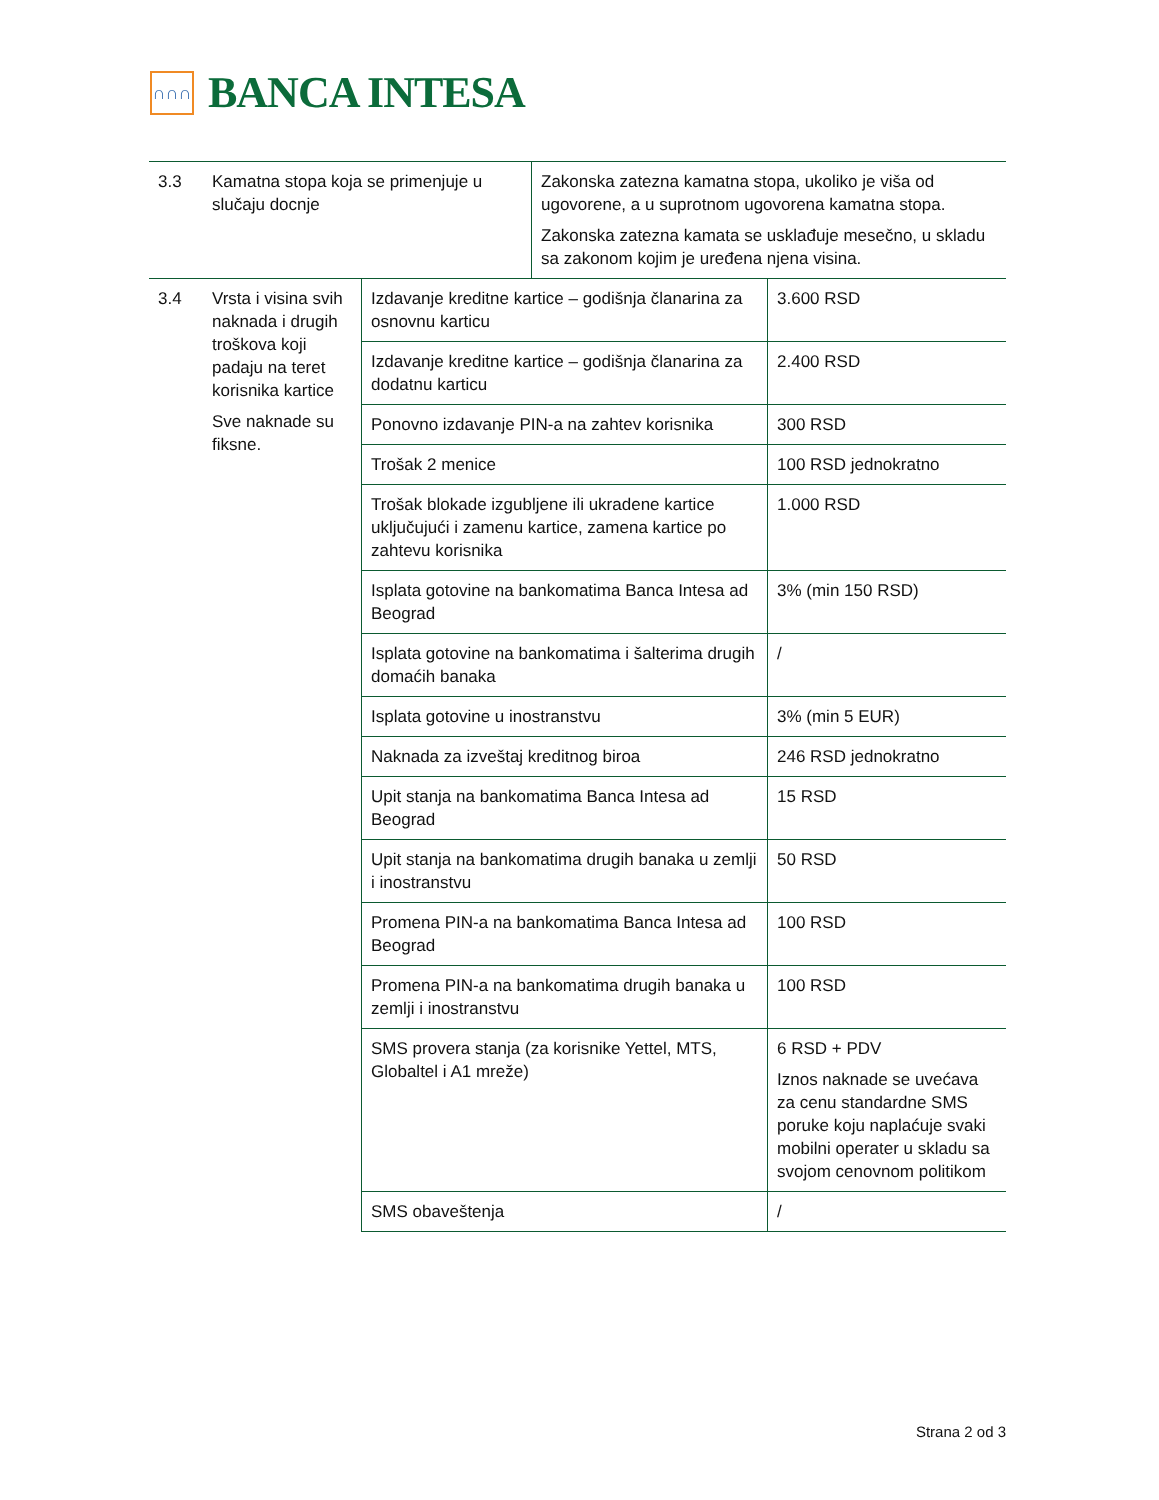∩∩∩
BANCA INTESA
| 3.3 | Kamatna stopa koja se primenjuje u slučaju docnje | Zakonska zatezna kamatna stopa, ukoliko je viša od ugovorene, a u suprotnom ugovorena kamatna stopa. Zakonska zatezna kamata se usklađuje mesečno, u skladu sa zakonom kojim je uređena njena visina. |
| 3.4 | Vrsta i visina svih naknada i drugih troškova koji padaju na teret korisnika kartice Sve naknade su fiksne. | Izdavanje kreditne kartice – godišnja članarina za osnovnu karticu | 3.600 RSD |
| | | Izdavanje kreditne kartice – godišnja članarina za dodatnu karticu | 2.400 RSD |
| | | Ponovno izdavanje PIN-a na zahtev korisnika | 300 RSD |
| | | Trošak 2 menice | 100 RSD jednokratno |
| | | Trošak blokade izgubljene ili ukradene kartice uključujući i zamenu kartice, zamena kartice po zahtevu korisnika | 1.000 RSD |
| | | Isplata gotovine na bankomatima Banca Intesa ad Beograd | 3% (min 150 RSD) |
| | | Isplata gotovine na bankomatima i šalterima drugih domaćih banaka | / |
| | | Isplata gotovine u inostranstvu | 3% (min 5 EUR) |
| | | Naknada za izveštaj kreditnog biroa | 246 RSD jednokratno |
| | | Upit stanja na bankomatima Banca Intesa ad Beograd | 15 RSD |
| | | Upit stanja na bankomatima drugih banaka u zemlji i inostranstvu | 50 RSD |
| | | Promena PIN-a na bankomatima Banca Intesa ad Beograd | 100 RSD |
| | | Promena PIN-a na bankomatima drugih banaka u zemlji i inostranstvu | 100 RSD |
| | | SMS provera stanja (za korisnike Yettel, MTS, Globaltel i A1 mreže) | 6 RSD + PDV Iznos naknade se uvećava za cenu standardne SMS poruke koju naplaćuje svaki mobilni operater u skladu sa svojom cenovnom politikom |
| | | SMS obaveštenja | / |
Strana 2 od 3